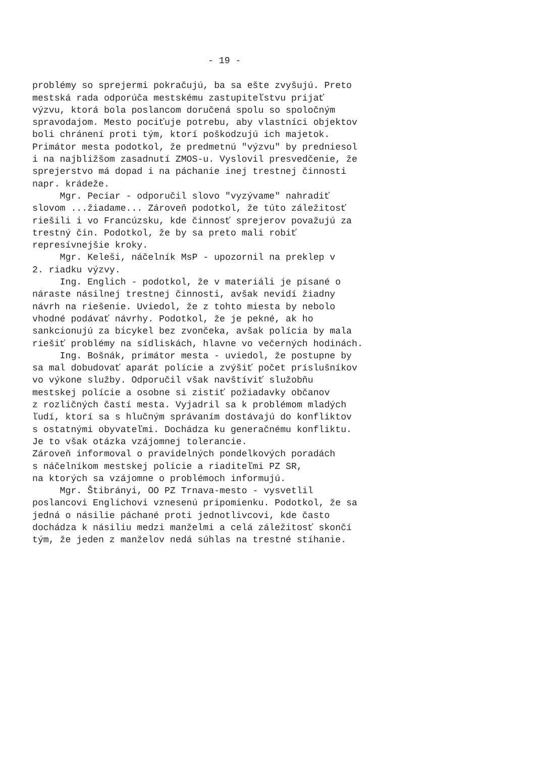- 19 -
problémy so sprejermi pokračujú, ba sa ešte zvyšujú. Preto mestská rada odporúča mestskému zastupiteľstvu prijať výzvu, ktorá bola poslancom doručená spolu so spoločným spravodajom. Mesto pociťuje potrebu, aby vlastníci objektov boli chránení proti tým, ktorí poškodzujú ich majetok. Primátor mesta podotkol, že predmetnú "výzvu" by predniesol i na najbližšom zasadnutí ZMOS-u. Vyslovil presvedčenie, že sprejerstvo má dopad i na páchanie inej trestnej činnosti napr. krádeže. Mgr. Peciar - odporučil slovo "vyzývame" nahradiť slovom ...žiadame... Zároveň podotkol, že túto záležitosť riešili i vo Francúzsku, kde činnosť sprejerov považujú za trestný čin. Podotkol, že by sa preto mali robiť represívnejšie kroky. Mgr. Keleši, náčelník MsP - upozornil na preklep v 2. riadku výzvy. Ing. Englich - podotkol, že v materiáli je písané o náraste násilnej trestnej činnosti, avšak nevidí žiadny návrh na riešenie. Uviedol, že z tohto miesta by nebolo vhodné podávať návrhy. Podotkol, že je pekné, ak ho sankcionujú za bicykel bez zvončeka, avšak polícia by mala riešiť problémy na sídliskách, hlavne vo večerných hodinách. Ing. Bošnák, primátor mesta - uviedol, že postupne by sa mal dobudovať aparát polície a zvýšiť počet príslušníkov vo výkone služby. Odporučil však navštíviť služobňu mestskej polície a osobne si zistiť požiadavky občanov z rozličných častí mesta. Vyjadril sa k problémom mladých ľudí, ktorí sa s hlučným správaním dostávajú do konfliktov s ostatnými obyvateľmi. Dochádza ku generačnému konfliktu. Je to však otázka vzájomnej tolerancie. Zároveň informoval o pravidelných pondelkových poradách s náčelníkom mestskej polície a riaditeľmi PZ SR, na ktorých sa vzájomne o problémoch informujú. Mgr. Štibrányi, OO PZ Trnava-mesto - vysvetlil poslancovi Englichovi vznesenú pripomienku. Podotkol, že sa jedná o násilie páchané proti jednotlivcovi, kde často dochádza k násiliu medzi manželmi a celá záležitosť skončí tým, že jeden z manželov nedá súhlas na trestné stíhanie.